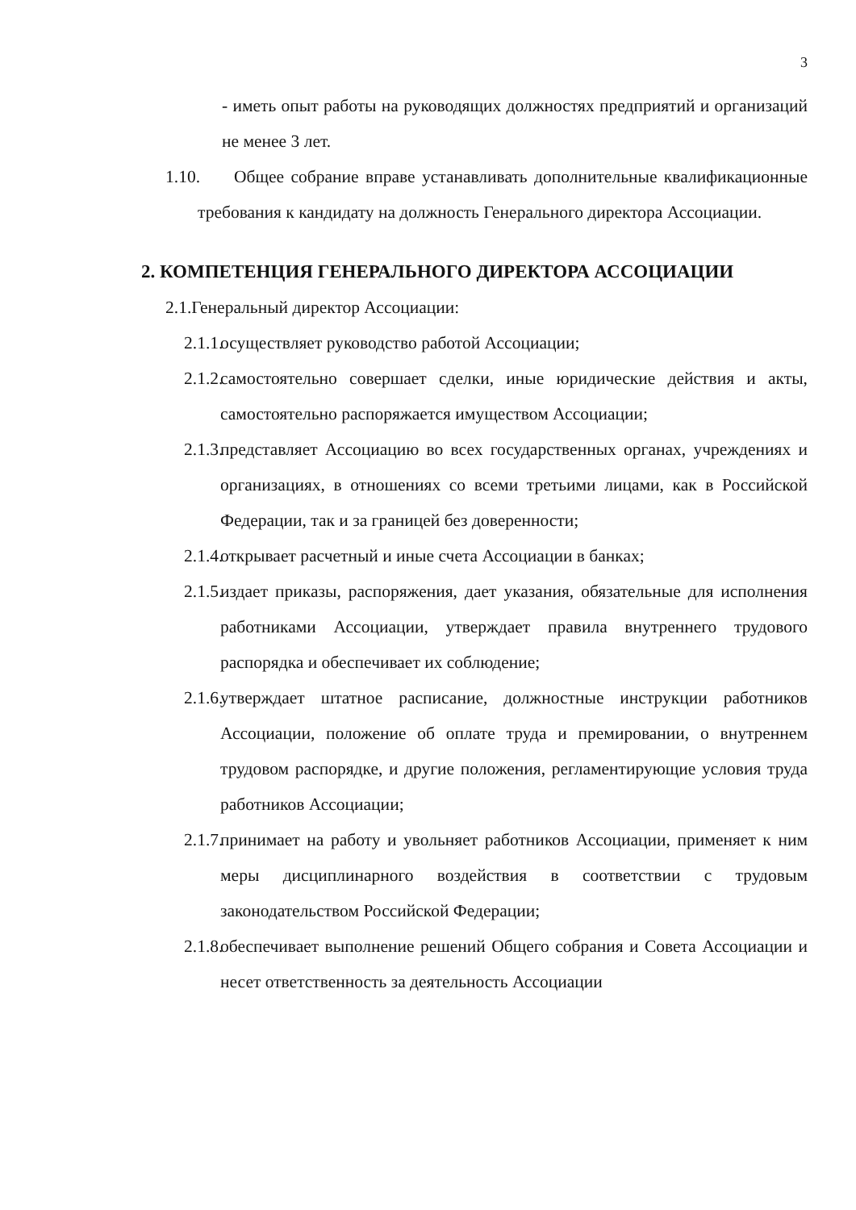3
- иметь опыт работы на руководящих должностях предприятий и организаций не менее 3 лет.
1.10.
Общее собрание вправе устанавливать дополнительные квалификационные требования к кандидату на должность Генерального директора Ассоциации.
2. КОМПЕТЕНЦИЯ ГЕНЕРАЛЬНОГО ДИРЕКТОРА АССОЦИАЦИИ
2.1.Генеральный директор Ассоциации:
2.1.1.
осуществляет руководство работой Ассоциации;
2.1.2.
самостоятельно совершает сделки, иные юридические действия и акты, самостоятельно распоряжается имуществом Ассоциации;
2.1.3.
представляет Ассоциацию во всех государственных органах, учреждениях и организациях, в отношениях со всеми третьими лицами, как в Российской Федерации, так и за границей без доверенности;
2.1.4.
открывает расчетный и иные счета Ассоциации в банках;
2.1.5.
издает приказы, распоряжения, дает указания, обязательные для исполнения работниками Ассоциации, утверждает правила внутреннего трудового распорядка и обеспечивает их соблюдение;
2.1.6.
утверждает штатное расписание, должностные инструкции работников Ассоциации, положение об оплате труда и премировании, о внутреннем трудовом распорядке, и другие положения, регламентирующие условия труда работников Ассоциации;
2.1.7.
принимает на работу и увольняет работников Ассоциации, применяет к ним меры дисциплинарного воздействия в соответствии с трудовым законодательством Российской Федерации;
2.1.8.
обеспечивает выполнение решений Общего собрания и Совета Ассоциации и несет ответственность за деятельность Ассоциации